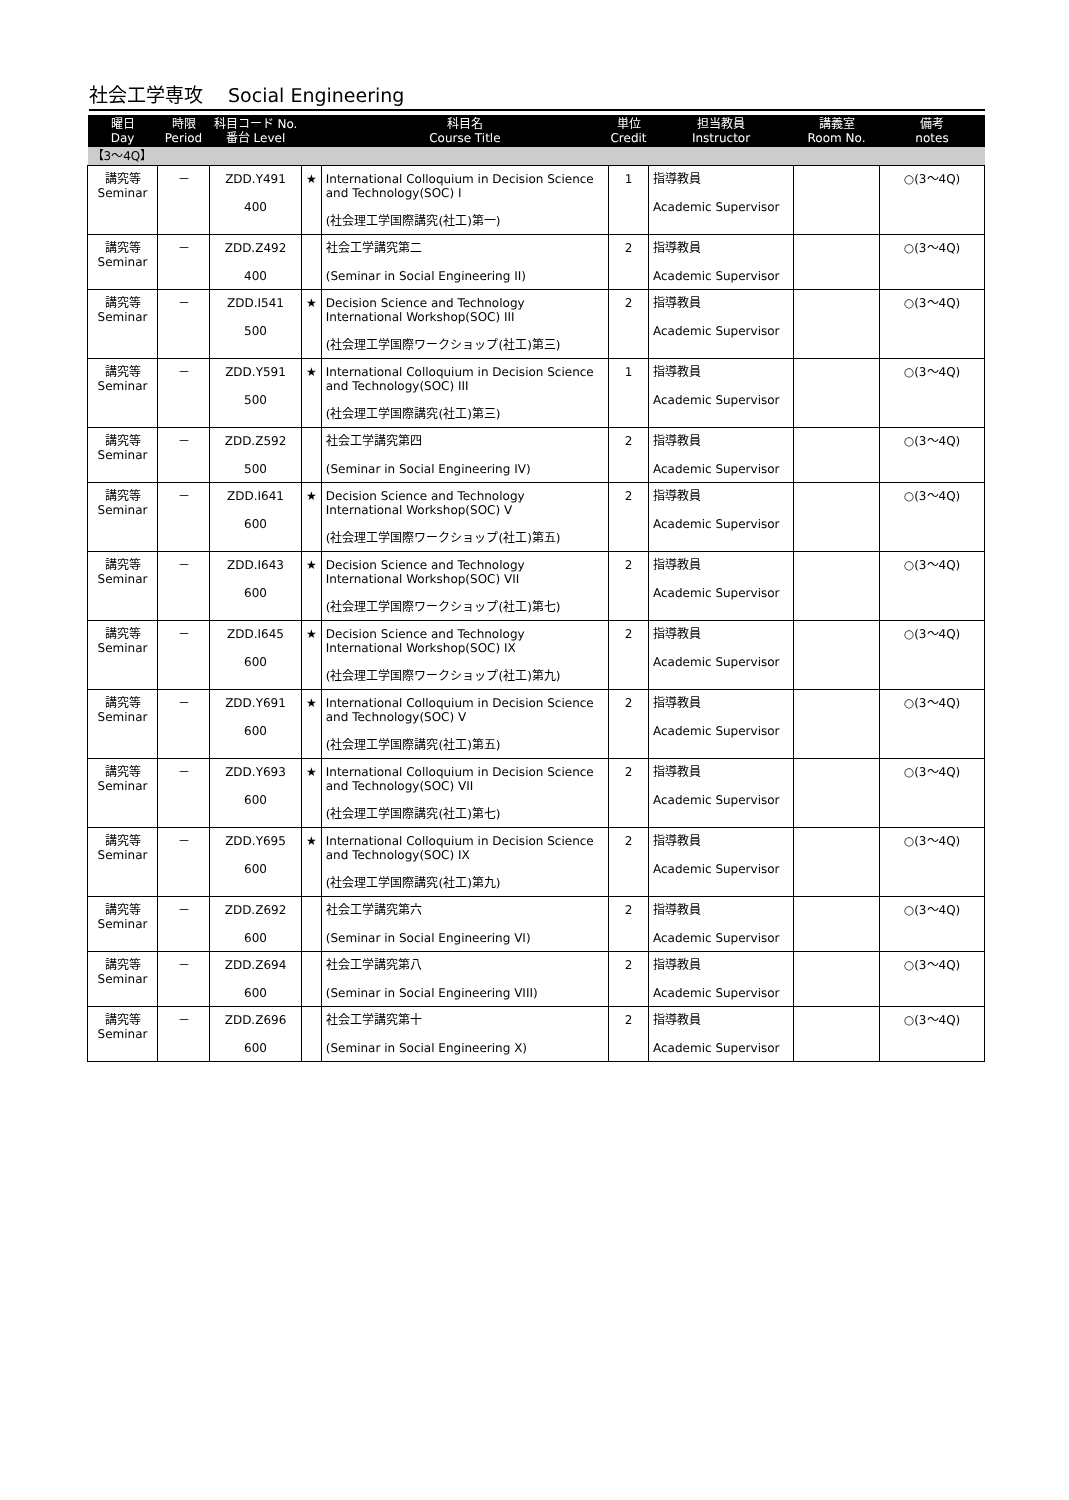社会工学専攻　 Social Engineering
| 曜日 Day | 時限 Period | 科目コード No. 番台 Level | | 科目名 Course Title | 単位 Credit | 担当教員 Instructor | 講義室 Room No. | 備考 notes |
| --- | --- | --- | --- | --- | --- | --- | --- | --- |
| 【3～4Q】 | | | | | | | | |
| 講究等 Seminar | － | ZDD.Y491 400 | ★ | International Colloquium in Decision Science and Technology(SOC) I (社会理工学国際講究(社工)第一) | 1 | 指導教員 Academic Supervisor | | ○(3～4Q) |
| 講究等 Seminar | － | ZDD.Z492 400 | | 社会工学講究第二 (Seminar in Social Engineering II) | 2 | 指導教員 Academic Supervisor | | ○(3～4Q) |
| 講究等 Seminar | － | ZDD.I541 500 | ★ | Decision Science and Technology International Workshop(SOC) III (社会理工学国際ワークショップ(社工)第三) | 2 | 指導教員 Academic Supervisor | | ○(3～4Q) |
| 講究等 Seminar | － | ZDD.Y591 500 | ★ | International Colloquium in Decision Science and Technology(SOC) III (社会理工学国際講究(社工)第三) | 1 | 指導教員 Academic Supervisor | | ○(3～4Q) |
| 講究等 Seminar | － | ZDD.Z592 500 | | 社会工学講究第四 (Seminar in Social Engineering IV) | 2 | 指導教員 Academic Supervisor | | ○(3～4Q) |
| 講究等 Seminar | － | ZDD.I641 600 | ★ | Decision Science and Technology International Workshop(SOC) V (社会理工学国際ワークショップ(社工)第五) | 2 | 指導教員 Academic Supervisor | | ○(3～4Q) |
| 講究等 Seminar | － | ZDD.I643 600 | ★ | Decision Science and Technology International Workshop(SOC) VII (社会理工学国際ワークショップ(社工)第七) | 2 | 指導教員 Academic Supervisor | | ○(3～4Q) |
| 講究等 Seminar | － | ZDD.I645 600 | ★ | Decision Science and Technology International Workshop(SOC) IX (社会理工学国際ワークショップ(社工)第九) | 2 | 指導教員 Academic Supervisor | | ○(3～4Q) |
| 講究等 Seminar | － | ZDD.Y691 600 | ★ | International Colloquium in Decision Science and Technology(SOC) V (社会理工学国際講究(社工)第五) | 2 | 指導教員 Academic Supervisor | | ○(3～4Q) |
| 講究等 Seminar | － | ZDD.Y693 600 | ★ | International Colloquium in Decision Science and Technology(SOC) VII (社会理工学国際講究(社工)第七) | 2 | 指導教員 Academic Supervisor | | ○(3～4Q) |
| 講究等 Seminar | － | ZDD.Y695 600 | ★ | International Colloquium in Decision Science and Technology(SOC) IX (社会理工学国際講究(社工)第九) | 2 | 指導教員 Academic Supervisor | | ○(3～4Q) |
| 講究等 Seminar | － | ZDD.Z692 600 | | 社会工学講究第六 (Seminar in Social Engineering VI) | 2 | 指導教員 Academic Supervisor | | ○(3～4Q) |
| 講究等 Seminar | － | ZDD.Z694 600 | | 社会工学講究第八 (Seminar in Social Engineering VIII) | 2 | 指導教員 Academic Supervisor | | ○(3～4Q) |
| 講究等 Seminar | － | ZDD.Z696 600 | | 社会工学講究第十 (Seminar in Social Engineering X) | 2 | 指導教員 Academic Supervisor | | ○(3～4Q) |